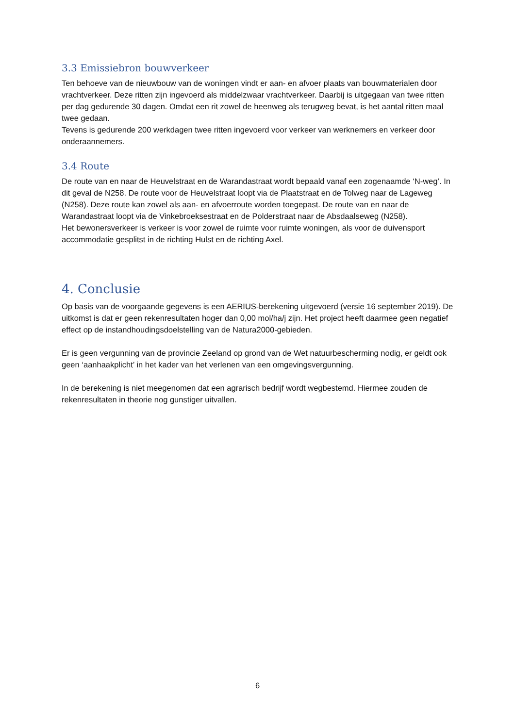3.3 Emissiebron bouwverkeer
Ten behoeve van de nieuwbouw van de woningen vindt er aan- en afvoer plaats van bouwmaterialen door vrachtverkeer. Deze ritten zijn ingevoerd als middelzwaar vrachtverkeer. Daarbij is uitgegaan van twee ritten per dag gedurende 30 dagen. Omdat een rit zowel de heenweg als terugweg bevat, is het aantal ritten maal twee gedaan.
Tevens is gedurende 200 werkdagen twee ritten ingevoerd voor verkeer van werknemers en verkeer door onderaannemers.
3.4 Route
De route van en naar de Heuvelstraat en de Warandastraat wordt bepaald vanaf een zogenaamde ‘N-weg’. In dit geval de N258. De route voor de Heuvelstraat loopt via de Plaatstraat en de Tolweg naar de Lageweg (N258). Deze route kan zowel als aan- en afvoerroute worden toegepast. De route van en naar de Warandastraat loopt via de Vinkebroeksestraat en de Polderstraat naar de Absdaalseweg (N258).
Het bewonersverkeer is verkeer is voor zowel de ruimte voor ruimte woningen, als voor de duivensport accommodatie gesplitst in de richting Hulst en de richting Axel.
4. Conclusie
Op basis van de voorgaande gegevens is een AERIUS-berekening uitgevoerd (versie 16 september 2019). De uitkomst is dat er geen rekenresultaten hoger dan 0,00 mol/ha/j zijn. Het project heeft daarmee geen negatief effect op de instandhoudingsdoelstelling van de Natura2000-gebieden.
Er is geen vergunning van de provincie Zeeland op grond van de Wet natuurbescherming nodig, er geldt ook geen ‘aanhaakplicht’ in het kader van het verlenen van een omgevingsvergunning.
In de berekening is niet meegenomen dat een agrarisch bedrijf wordt wegbestemd. Hiermee zouden de rekenresultaten in theorie nog gunstiger uitvallen.
6